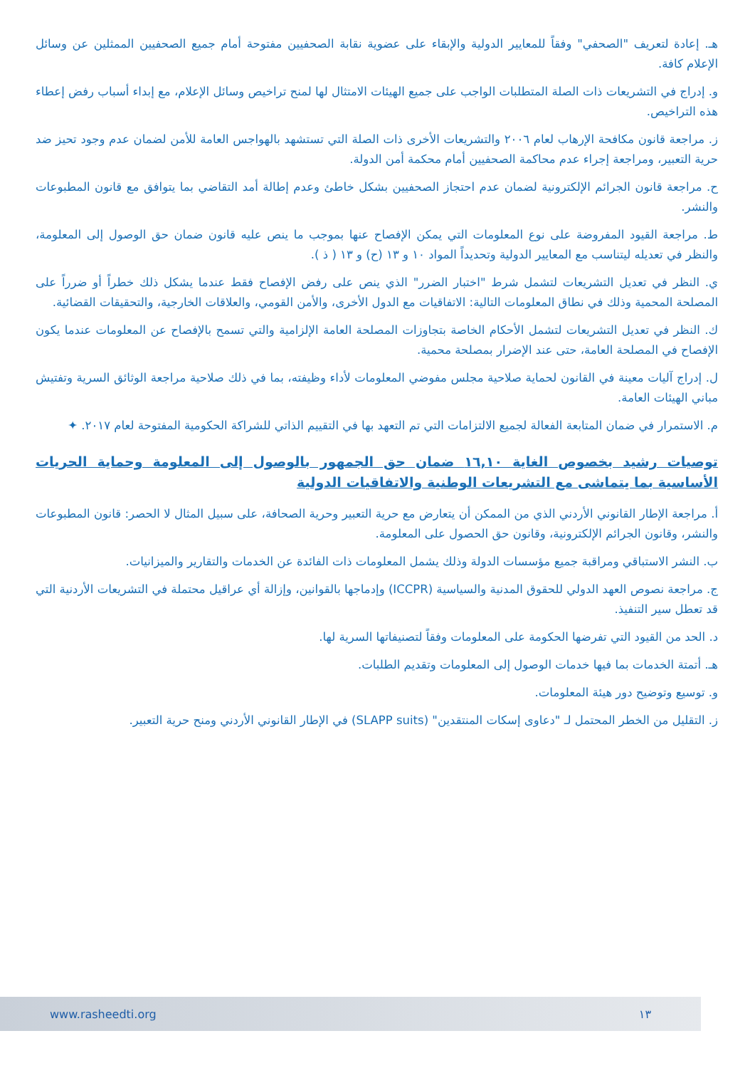هـ. إعادة لتعريف "الصحفي" وفقاً للمعايير الدولية والإبقاء على عضوية نقابة الصحفيين مفتوحة أمام جميع الصحفيين الممثلين عن وسائل الإعلام كافة.
و. إدراج في التشريعات ذات الصلة المتطلبات الواجب على جميع الهيئات الامتثال لها لمنح تراخيص وسائل الإعلام، مع إبداء أسباب رفض إعطاء هذه التراخيص.
ز. مراجعة قانون مكافحة الإرهاب لعام ٢٠٠٦ والتشريعات الأخرى ذات الصلة التي تستشهد بالهواجس العامة للأمن لضمان عدم وجود تحيز ضد حرية التعبير، ومراجعة إجراء عدم محاكمة الصحفيين أمام محكمة أمن الدولة.
ح. مراجعة قانون الجرائم الإلكترونية لضمان عدم احتجاز الصحفيين بشكل خاطئ وعدم إطالة أمد التقاضي بما يتوافق مع قانون المطبوعات والنشر.
ط. مراجعة القيود المفروضة على نوع المعلومات التي يمكن الإفصاح عنها بموجب ما ينص عليه قانون ضمان حق الوصول إلى المعلومة، والنظر في تعديله ليتناسب مع المعايير الدولية وتحديداً المواد ١٠ و ١٣ (ح) و ١٣ ( ذ ).
ي. النظر في تعديل التشريعات لتشمل شرط "اختبار الضرر" الذي ينص على رفض الإفصاح فقط عندما يشكل ذلك خطراً أو ضرراً على المصلحة المحمية وذلك في نطاق المعلومات التالية: الاتفاقيات مع الدول الأخرى، والأمن القومي، والعلاقات الخارجية، والتحقيقات القضائية.
ك. النظر في تعديل التشريعات لتشمل الأحكام الخاصة بتجاوزات المصلحة العامة الإلزامية والتي تسمح بالإفصاح عن المعلومات عندما يكون الإفصاح في المصلحة العامة، حتى عند الإضرار بمصلحة محمية.
ل. إدراج آليات معينة في القانون لحماية صلاحية مجلس مفوضي المعلومات لأداء وظيفته، بما في ذلك صلاحية مراجعة الوثائق السرية وتفتيش مباني الهيئات العامة.
م. الاستمرار في ضمان المتابعة الفعالة لجميع الالتزامات التي تم التعهد بها في التقييم الذاتي للشراكة الحكومية المفتوحة لعام ٢٠١٧. ✦
توصيات رشيد بخصوص الغاية ١٦,١٠ ضمان حق الجمهور بالوصول إلى المعلومة وحماية الحريات الأساسية بما يتماشى مع التشريعات الوطنية والاتفاقيات الدولية
أ. مراجعة الإطار القانوني الأردني الذي من الممكن أن يتعارض مع حرية التعبير وحرية الصحافة، على سبيل المثال لا الحصر: قانون المطبوعات والنشر، وقانون الجرائم الإلكترونية، وقانون حق الحصول على المعلومة.
ب. النشر الاستباقي ومراقبة جميع مؤسسات الدولة وذلك يشمل المعلومات ذات الفائدة عن الخدمات والتقارير والميزانيات.
ج. مراجعة نصوص العهد الدولي للحقوق المدنية والسياسية (ICCPR) وإدماجها بالقوانين، وإزالة أي عراقيل محتملة في التشريعات الأردنية التي قد تعطل سير التنفيذ.
د. الحد من القيود التي تفرضها الحكومة على المعلومات وفقاً لتصنيفاتها السرية لها.
هـ. أتمتة الخدمات بما فيها خدمات الوصول إلى المعلومات وتقديم الطلبات.
و. توسيع وتوضيح دور هيئة المعلومات.
ز. التقليل من الخطر المحتمل لـ "دعاوى إسكات المنتقدين" (SLAPP suits) في الإطار القانوني الأردني ومنح حرية التعبير.
www.rasheedti.org ١٣